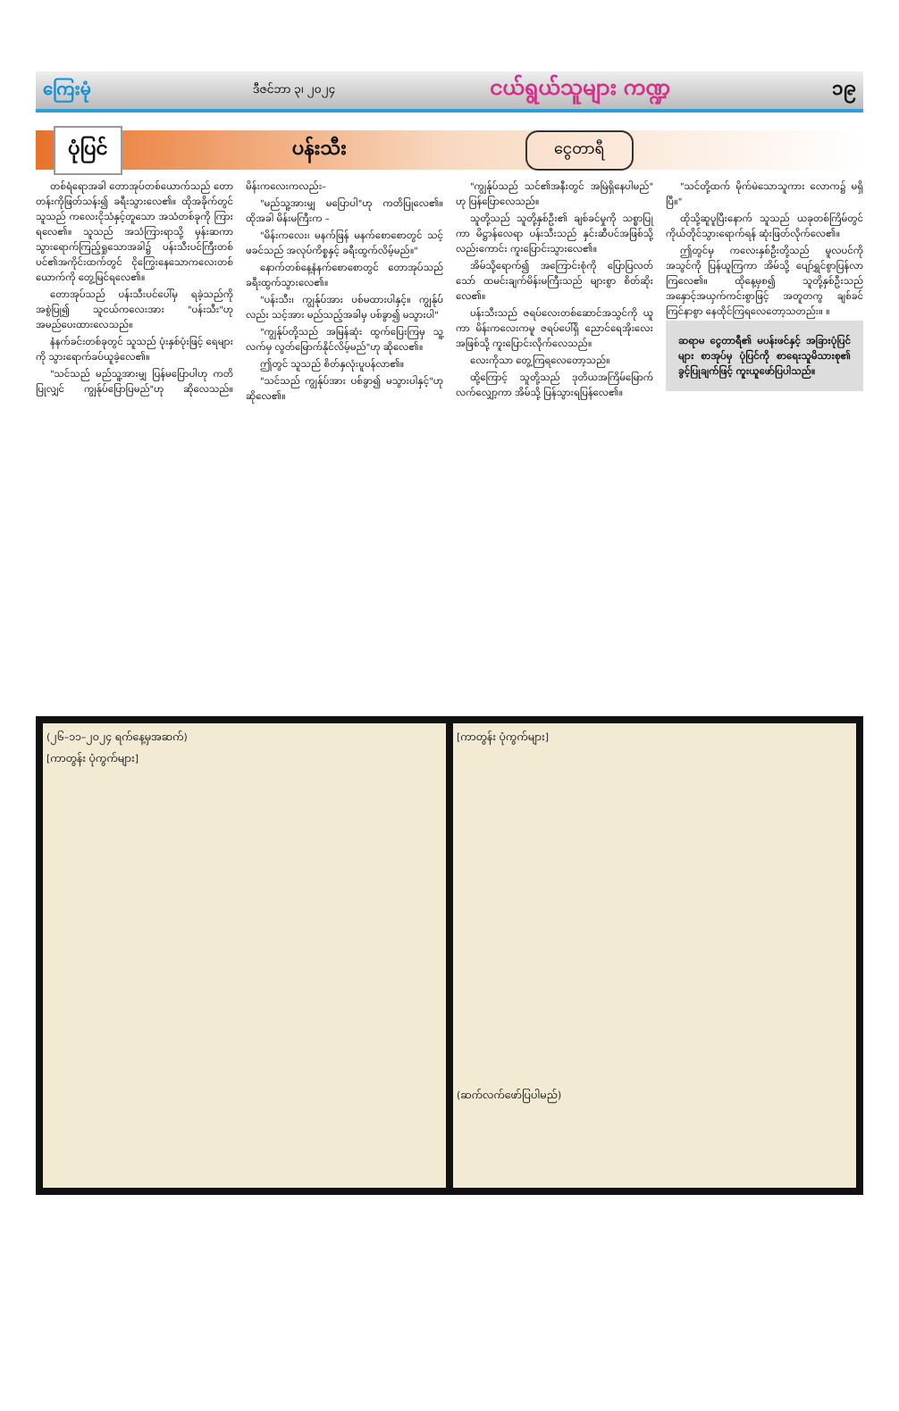ကြေးမုံ ဒီဇင်ဘာ ၃၊ ၂၀၂၄ ငယ်ရွယ်သူများ ကဏ္ဍ ၁၉
ပုံပြင် ပန်းသီး ငွေတာရီ
တစ်ရံရောအခါ တောအုပ်တစ်ယောက်သည် တောတန်းကိုဖြတ်သန်း၍ ခရီးသွားလေ၏။ ထိုအခိုက်တွင် သူသည် ကလေးငိုသံနှင့်တူသော အသံတစ်ခုကို ကြားရလေ၏။ သူသည် အသံကြားရာသို့ မှန်းဆကာ သွားရောက်ကြည့်ရှုသောအခါ၌ ပန်းသီးပင်ကြီးတစ်ပင်၏အကိုင်းထက်တွင် ငိုကြွေးနေသောကလေးတစ်ယောက်ကို တွေ့မြင်ရလေ၏။
တောအုပ်သည် ပန်းသီးပင်ပေါ်မှ ရခဲ့သည်ကို အစွဲပြု၍ သူငယ်ကလေးအား "ပန်းသီး"ဟု အမည်ပေးထားလေသည်။
နံနက်ခင်းတစ်ခုတွင် သူသည် ပုံးနှစ်ပုံးဖြင့် ရေများကို သွားရောက်ခပ်ယူခဲ့လေ၏။
"သင်သည် မည်သူ့အားမျှ ပြန်မပြောပါဟု ကတိပြုလျှင် ကျွန်ုပ်ပြောပြမည်"ဟု ဆိုလေသည်။ မိန်းကလေးကလည်း–
"မည်သူ့အားမျှ မပြောပါ"ဟု ကတိပြုလေ၏။ ထိုအခါ မိန်းမကြီးက –
"မိန်းကလေး၊ မနက်ဖြန် မနက်စောစောတွင် သင့်ဖခင်သည် အလုပ်ကိစ္စနှင့် ခရီးထွက်လိမ့်မည်။"
နောက်တစ်နေ့နံနက်စောစောတွင် တောအုပ်သည် ခရီးထွက်သွားလေ၏။
"ပန်းသီး၊ ကျွန်ုပ်အား ပစ်မထားပါနှင့်။ ကျွန်ုပ်လည်း သင့်အား မည်သည့်အခါမှ ပစ်ခွာ၍ မသွားပါ"
"ကျွန်ုပ်တို့သည် အမြန်ဆုံး ထွက်ပြေးကြမှ သူ့လက်မှ လွတ်မြောက်နိုင်လိမ့်မည်"ဟု ဆိုလေ၏။
ဤတွင် သူသည် စိတ်နှလုံးပူပန်လာ၏။
"သင်သည် ကျွန်ုပ်အား ပစ်ခွာ၍ မသွားပါနှင့်"ဟု ဆိုလေ၏။
"ကျွန်ုပ်သည် သင်၏အနီးတွင် အမြဲရှိနေပါမည်" ဟု ပြန်ပြောလေသည်။
သူတို့သည် သူတို့နှစ်ဦး၏ ချစ်ခင်မှုကို သစ္စာပြုကာ မိဋ္ဌာန်လေရာ ပန်းသီးသည် နှင်းဆီပင်အဖြစ်သို့ လည်းကောင်း ကူးပြောင်းသွားလေ၏။
အိမ်သို့ရောက်၍ အကြောင်းစုံကို ပြောပြလတ်သော် ထမင်းချက်မိန်းမကြီးသည် များစွာ စိတ်ဆိုးလေ၏။
ပန်းသီးသည် ဇရပ်လေးတစ်ဆောင်အသွင်ကို ယူကာ မိန်းကလေးကမူ ဇရပ်ပေါ်ရှိ ညောင်ရေအိုးလေးအဖြစ်သို့ ကူးပြောင်းလိုက်လေသည်။
လေးကိုသာ တွေ့ကြရလေတော့သည်။
ထို့ကြောင့် သူတို့သည် ဒုတိယအကြိမ်မြောက် လက်လျှော့ကာ အိမ်သို့ ပြန်သွားရပြန်လေ၏။
"သင်တို့ထက် မိုက်မဲသောသူကား လောက၌ မရှိပြီ။"
ထိုသို့ဆူပူပြီးနောက် သူသည် ယခုတစ်ကြိမ်တွင် ကိုယ်တိုင်သွားရောက်ရန် ဆုံးဖြတ်လိုက်လေ၏။
ဤတွင်မှ ကလေးနှစ်ဦးတို့သည် မူလပင်ကို အသွင်ကို ပြန်ယူကြကာ အိမ်သို့ ပျော်ရွှင်စွာပြန်လာကြလေ၏။ ထိုနေ့မှစ၍ သူတို့နှစ်ဦးသည် အနှောင့်အယှက်ကင်းစွာဖြင့် အတူတကွ ချစ်ခင်ကြင်နာစွာ နေထိုင်ကြရလေတော့သတည်း။ ။
ဆရာမ ငွေတာရီ၏ မပန်းဖင်နှင့် အခြားပုံပြင်များ စာအုပ်မှ ပုံပြင်ကို စာရေးသူမိသားစု၏ ခွင့်ပြုချက်ဖြင့် ကူးယူဖော်ပြပါသည်။
(၂၆–၁၁–၂၀၂၄ ရက်နေ့မှအဆက်)
[ကာတွန်း ပုံကွက်များ]
[ကာတွန်း ပုံကွက်များ]
(ဆက်လက်ဖော်ပြပါမည်)